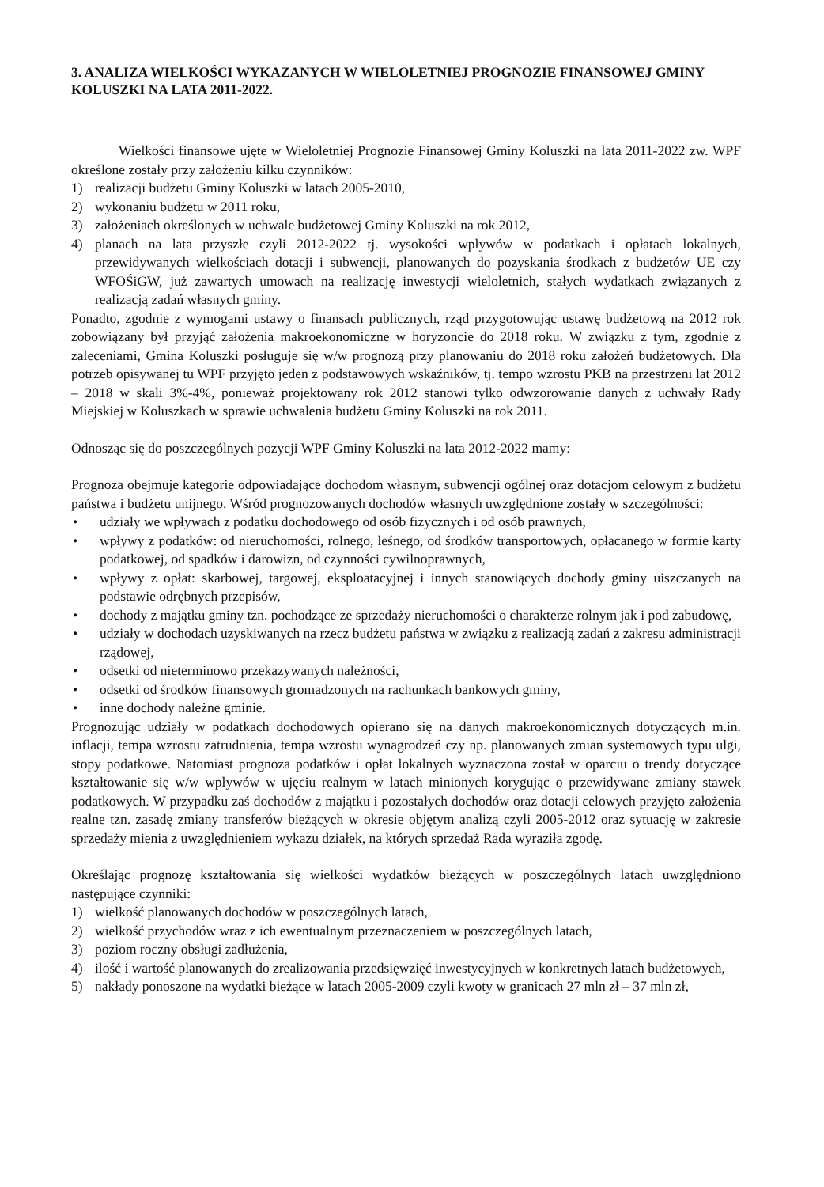3. ANALIZA WIELKOŚCI WYKAZANYCH W WIELOLETNIEJ PROGNOZIE FINANSOWEJ GMINY KOLUSZKI NA LATA 2011-2022.
Wielkości finansowe ujęte w Wieloletniej Prognozie Finansowej Gminy Koluszki na lata 2011-2022 zw. WPF określone zostały przy założeniu kilku czynników:
1) realizacji budżetu Gminy Koluszki w latach 2005-2010,
2) wykonaniu budżetu w 2011 roku,
3) założeniach określonych w uchwale budżetowej Gminy Koluszki na rok 2012,
4) planach na lata przyszłe czyli 2012-2022 tj. wysokości wpływów w podatkach i opłatach lokalnych, przewidywanych wielkościach dotacji i subwencji, planowanych do pozyskania środkach z budżetów UE czy WFOŚiGW, już zawartych umowach na realizację inwestycji wieloletnich, stałych wydatkach związanych z realizacją zadań własnych gminy.
Ponadto, zgodnie z wymogami ustawy o finansach publicznych, rząd przygotowując ustawę budżetową na 2012 rok zobowiązany był przyjąć założenia makroekonomiczne w horyzoncie do 2018 roku. W związku z tym, zgodnie z zaleceniami, Gmina Koluszki posługuje się w/w prognozą przy planowaniu do 2018 roku założeń budżetowych. Dla potrzeb opisywanej tu WPF przyjęto jeden z podstawowych wskaźników, tj. tempo wzrostu PKB na przestrzeni lat 2012 – 2018 w skali 3%-4%, ponieważ projektowany rok 2012 stanowi tylko odwzorowanie danych z uchwały Rady Miejskiej w Koluszkach w sprawie uchwalenia budżetu Gminy Koluszki na rok 2011.
Odnosząc się do poszczególnych pozycji WPF Gminy Koluszki na lata 2012-2022 mamy:
Prognoza obejmuje kategorie odpowiadające dochodom własnym, subwencji ogólnej oraz dotacjom celowym z budżetu państwa i budżetu unijnego. Wśród prognozowanych dochodów własnych uwzględnione zostały w szczególności:
• udziały we wpływach z podatku dochodowego od osób fizycznych i od osób prawnych,
• wpływy z podatków: od nieruchomości, rolnego, leśnego, od środków transportowych, opłacanego w formie karty podatkowej, od spadków i darowizn, od czynności cywilnoprawnych,
• wpływy z opłat: skarbowej, targowej, eksploatacyjnej i innych stanowiących dochody gminy uiszczanych na podstawie odrębnych przepisów,
• dochody z majątku gminy tzn. pochodzące ze sprzedaży nieruchomości o charakterze rolnym jak i pod zabudowę,
• udziały w dochodach uzyskiwanych na rzecz budżetu państwa w związku z realizacją zadań z zakresu administracji rządowej,
• odsetki od nieterminowo przekazywanych należności,
• odsetki od środków finansowych gromadzonych na rachunkach bankowych gminy,
• inne dochody należne gminie.
Prognozując udziały w podatkach dochodowych opierano się na danych makroekonomicznych dotyczących m.in. inflacji, tempa wzrostu zatrudnienia, tempa wzrostu wynagrodzeń czy np. planowanych zmian systemowych typu ulgi, stopy podatkowe. Natomiast prognoza podatków i opłat lokalnych wyznaczona został w oparciu o trendy dotyczące kształtowanie się w/w wpływów w ujęciu realnym w latach minionych korygując o przewidywane zmiany stawek podatkowych. W przypadku zaś dochodów z majątku i pozostałych dochodów oraz dotacji celowych przyjęto założenia realne tzn. zasadę zmiany transferów bieżących w okresie objętym analizą czyli 2005-2012 oraz sytuację w zakresie sprzedaży mienia z uwzględnieniem wykazu działek, na których sprzedaż Rada wyraziła zgodę.
Określając prognozę kształtowania się wielkości wydatków bieżących w poszczególnych latach uwzględniono następujące czynniki:
1) wielkość planowanych dochodów w poszczególnych latach,
2) wielkość przychodów wraz z ich ewentualnym przeznaczeniem w poszczególnych latach,
3) poziom roczny obsługi zadłużenia,
4) ilość i wartość planowanych do zrealizowania przedsięwzięć inwestycyjnych w konkretnych latach budżetowych,
5) nakłady ponoszone na wydatki bieżące w latach 2005-2009 czyli kwoty w granicach 27 mln zł – 37 mln zł,